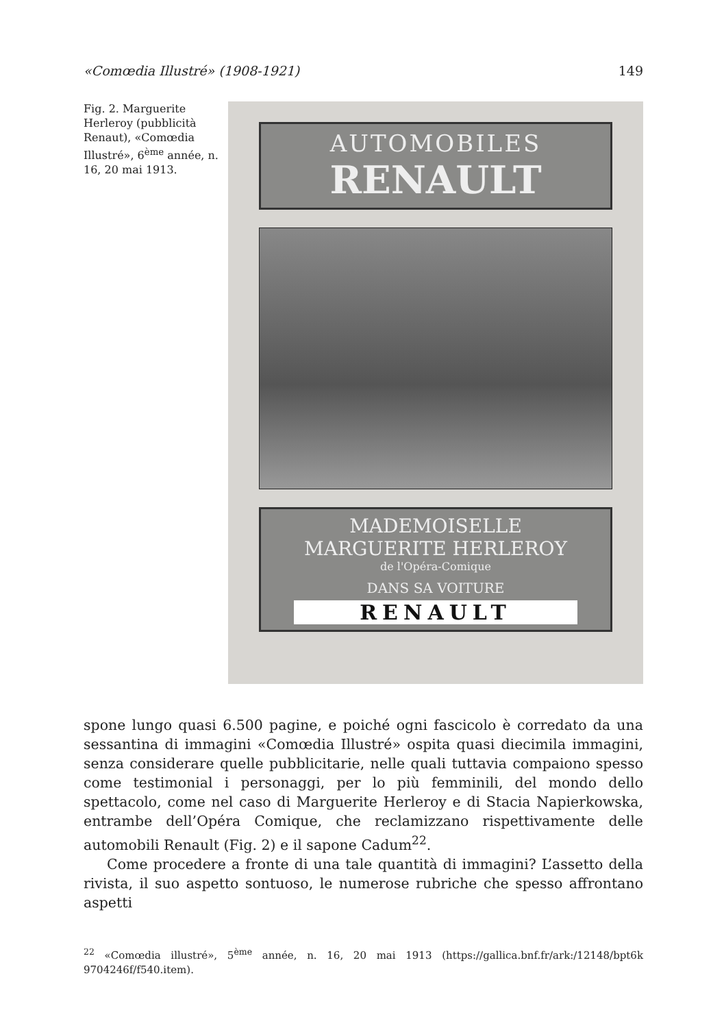«Comœdia Illustré» (1908-1921) 149
Fig. 2. Marguerite Herleroy (pubblicità Renaut), «Comœdia Illustré», 6<sup>ème</sup> année, n. 16, 20 mai 1913.
AUTOMOBILES
RENAULT
MADEMOISELLE
MARGUERITE HERLEROY
de l'Opéra-Comique
DANS SA VOITURE
RENAULT
spone lungo quasi 6.500 pagine, e poiché ogni fascicolo è corredato da una sessantina di immagini «Comœdia Illustré» ospita quasi diecimila immagini, senza considerare quelle pubblicitarie, nelle quali tuttavia compaiono spesso come testimonial i personaggi, per lo più femminili, del mondo dello spettacolo, come nel caso di Marguerite Herleroy e di Stacia Napierkowska, entrambe dell’Opéra Comique, che reclamizzano rispettivamente delle automobili Renault (Fig. 2) e il sapone Cadum<sup>22</sup>.
Come procedere a fronte di una tale quantità di immagini? L’assetto della rivista, il suo aspetto sontuoso, le numerose rubriche che spesso affrontano aspetti
<sup>22</sup> «Comœdia illustré», 5<sup>ème</sup> année, n. 16, 20 mai 1913 (https://gallica.bnf.fr/ark:/12148/bpt6k 9704246f/f540.item).